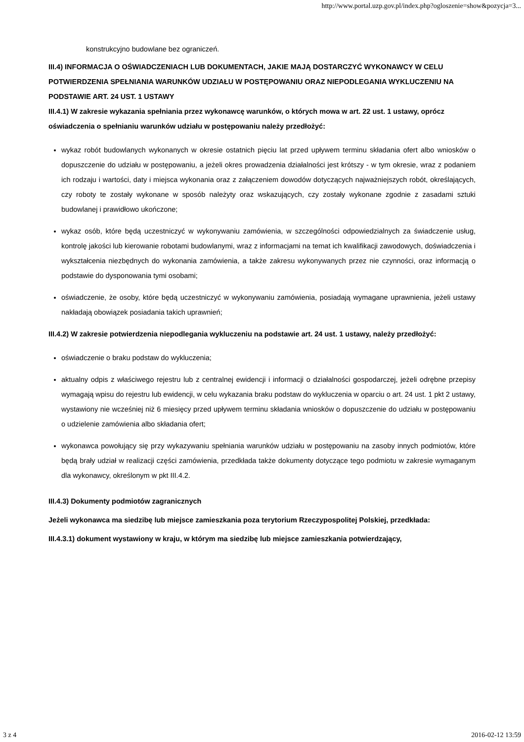http://www.portal.uzp.gov.pl/index.php?ogloszenie=show&pozycja=3...
konstrukcyjno budowlane bez ograniczeń.
III.4) INFORMACJA O OŚWIADCZENIACH LUB DOKUMENTACH, JAKIE MAJĄ DOSTARCZYĆ WYKONAWCY W CELU POTWIERDZENIA SPEŁNIANIA WARUNKÓW UDZIAŁU W POSTĘPOWANIU ORAZ NIEPODLEGANIA WYKLUCZENIU NA PODSTAWIE ART. 24 UST. 1 USTAWY
III.4.1) W zakresie wykazania spełniania przez wykonawcę warunków, o których mowa w art. 22 ust. 1 ustawy, oprócz oświadczenia o spełnianiu warunków udziału w postępowaniu należy przedłożyć:
wykaz robót budowlanych wykonanych w okresie ostatnich pięciu lat przed upływem terminu składania ofert albo wniosków o dopuszczenie do udziału w postępowaniu, a jeżeli okres prowadzenia działalności jest krótszy - w tym okresie, wraz z podaniem ich rodzaju i wartości, daty i miejsca wykonania oraz z załączeniem dowodów dotyczących najważniejszych robót, określających, czy roboty te zostały wykonane w sposób należyty oraz wskazujących, czy zostały wykonane zgodnie z zasadami sztuki budowlanej i prawidłowo ukończone;
wykaz osób, które będą uczestniczyć w wykonywaniu zamówienia, w szczególności odpowiedzialnych za świadczenie usług, kontrolę jakości lub kierowanie robotami budowlanymi, wraz z informacjami na temat ich kwalifikacji zawodowych, doświadczenia i wykształcenia niezbędnych do wykonania zamówienia, a także zakresu wykonywanych przez nie czynności, oraz informacją o podstawie do dysponowania tymi osobami;
oświadczenie, że osoby, które będą uczestniczyć w wykonywaniu zamówienia, posiadają wymagane uprawnienia, jeżeli ustawy nakładają obowiązek posiadania takich uprawnień;
III.4.2) W zakresie potwierdzenia niepodlegania wykluczeniu na podstawie art. 24 ust. 1 ustawy, należy przedłożyć:
oświadczenie o braku podstaw do wykluczenia;
aktualny odpis z właściwego rejestru lub z centralnej ewidencji i informacji o działalności gospodarczej, jeżeli odrębne przepisy wymagają wpisu do rejestru lub ewidencji, w celu wykazania braku podstaw do wykluczenia w oparciu o art. 24 ust. 1 pkt 2 ustawy, wystawiony nie wcześniej niż 6 miesięcy przed upływem terminu składania wniosków o dopuszczenie do udziału w postępowaniu o udzielenie zamówienia albo składania ofert;
wykonawca powołujący się przy wykazywaniu spełniania warunków udziału w postępowaniu na zasoby innych podmiotów, które będą brały udział w realizacji części zamówienia, przedkłada także dokumenty dotyczące tego podmiotu w zakresie wymaganym dla wykonawcy, określonym w pkt III.4.2.
III.4.3) Dokumenty podmiotów zagranicznych
Jeżeli wykonawca ma siedzibę lub miejsce zamieszkania poza terytorium Rzeczypospolitej Polskiej, przedkłada:
III.4.3.1) dokument wystawiony w kraju, w którym ma siedzibę lub miejsce zamieszkania potwierdzający,
3 z 4 2016-02-12 13:59